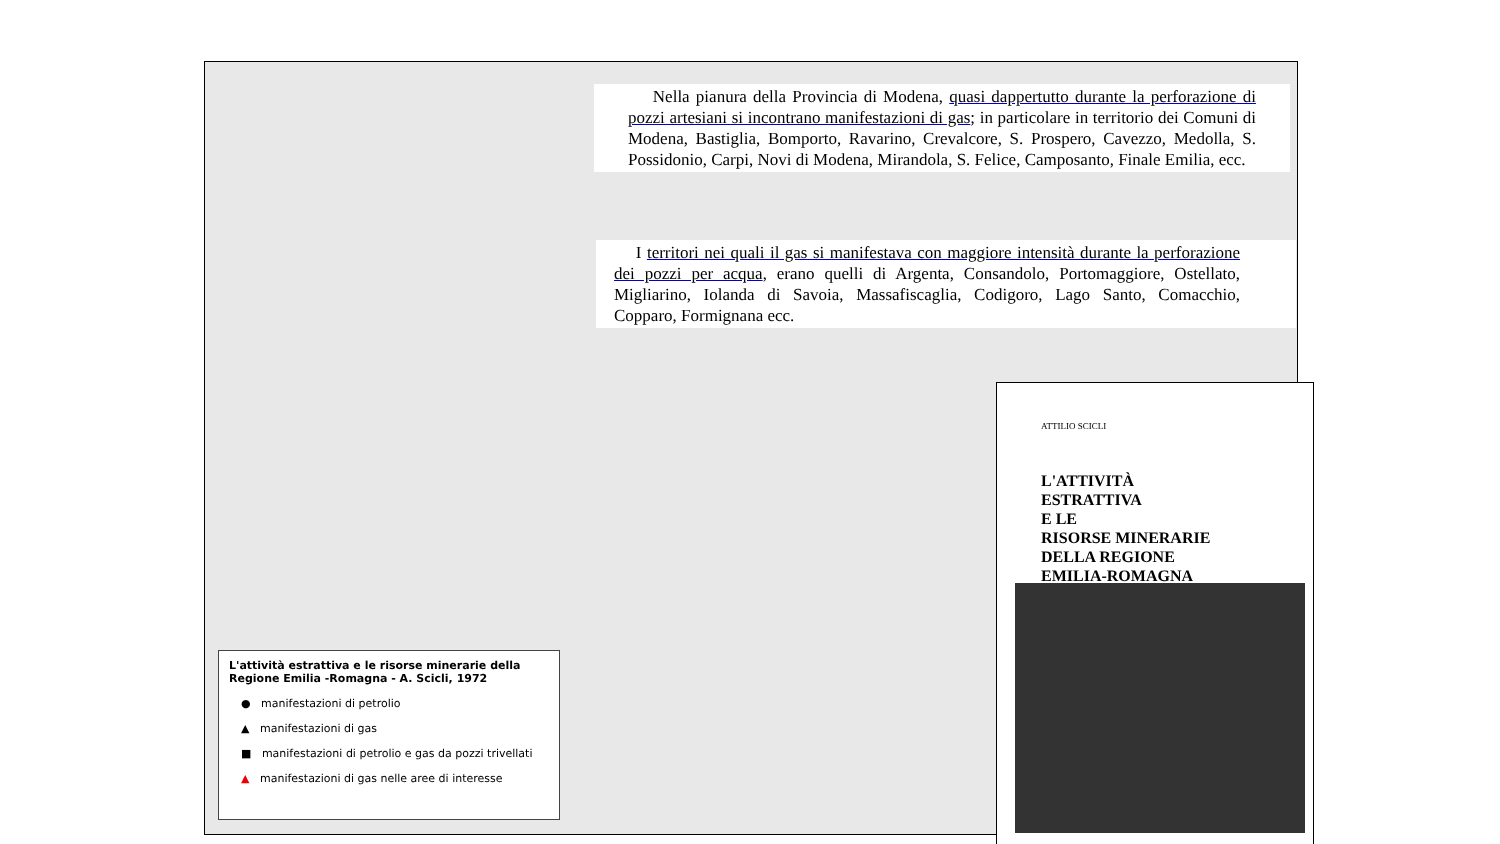Nella pianura della Provincia di Modena, quasi dappertutto durante la perforazione di pozzi artesiani si incontrano manifestazioni di gas; in particolare in territorio dei Comuni di Modena, Bastiglia, Bomporto, Ravarino, Crevalcore, S. Prospero, Cavezzo, Medolla, S. Possidonio, Carpi, Novi di Modena, Mirandola, S. Felice, Camposanto, Finale Emilia, ecc.
I territori nei quali il gas si manifestava con maggiore intensità durante la perforazione dei pozzi per acqua, erano quelli di Argenta, Consandolo, Portomaggiore, Ostellato, Migliarino, Iolanda di Savoia, Massafiscaglia, Codigoro, Lago Santo, Comacchio, Copparo, Formignana ecc.
L'attività estrattiva e le risorse minerarie della Regione Emilia -Romagna - A. Scicli, 1972
● manifestazioni di petrolio
▲ manifestazioni di gas
■ manifestazioni di petrolio e gas da pozzi trivellati
▲ manifestazioni di gas nelle aree di interesse
ATTILIO SCICLI
L'ATTIVITÀ
ESTRATTIVA
E LE
RISORSE MINERARIE
DELLA REGIONE
EMILIA-ROMAGNA